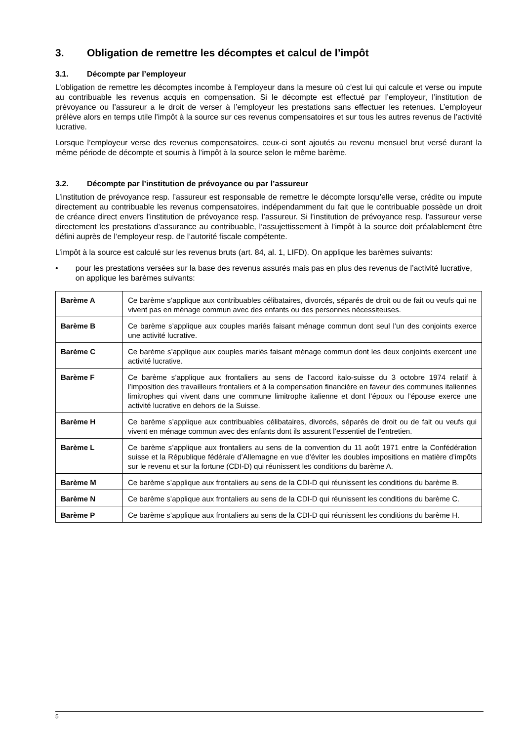3. Obligation de remettre les décomptes et calcul de l’impôt
3.1. Décompte par l’employeur
L’obligation de remettre les décomptes incombe à l’employeur dans la mesure où c’est lui qui calcule et verse ou impute au contribuable les revenus acquis en compensation. Si le décompte est effectué par l’employeur, l’institution de prévoyance ou l’assureur a le droit de verser à l’employeur les prestations sans effectuer les retenues. L’employeur prélève alors en temps utile l’impôt à la source sur ces revenus compensatoires et sur tous les autres revenus de l’activité lucrative.
Lorsque l’employeur verse des revenus compensatoires, ceux-ci sont ajoutés au revenu mensuel brut versé durant la même période de décompte et soumis à l’impôt à la source selon le même barème.
3.2. Décompte par l’institution de prévoyance ou par l’assureur
L’institution de prévoyance resp. l’assureur est responsable de remettre le décompte lorsqu’elle verse, crédite ou impute directement au contribuable les revenus compensatoires, indépendamment du fait que le contribuable possède un droit de créance direct envers l’institution de prévoyance resp. l’assureur. Si l’institution de prévoyance resp. l’assureur verse directement les prestations d’assurance au contribuable, l’assujettissement à l’impôt à la source doit préalablement être défini auprès de l’employeur resp. de l’autorité fiscale compétente.
L’impôt à la source est calculé sur les revenus bruts (art. 84, al. 1, LIFD). On applique les barèmes suivants:
• pour les prestations versées sur la base des revenus assurés mais pas en plus des revenus de l’activité lucrative, on applique les barèmes suivants:
| Barème A | Ce barème s’applique aux contribuables célibataires, divorcés, séparés de droit ou de fait ou veufs qui ne vivent pas en ménage commun avec des enfants ou des personnes nécessiteuses. |
| Barème B | Ce barème s’applique aux couples mariés faisant ménage commun dont seul l’un des conjoints exerce une activité lucrative. |
| Barème C | Ce barème s’applique aux couples mariés faisant ménage commun dont les deux conjoints exercent une activité lucrative. |
| Barème F | Ce barème s’applique aux frontaliers au sens de l’accord italo-suisse du 3 octobre 1974 relatif à l’imposition des travailleurs frontaliers et à la compensation financière en faveur des communes italiennes limitrophes qui vivent dans une commune limitrophe italienne et dont l’époux ou l’épouse exerce une activité lucrative en dehors de la Suisse. |
| Barème H | Ce barème s’applique aux contribuables célibataires, divorcés, séparés de droit ou de fait ou veufs qui vivent en ménage commun avec des enfants dont ils assurent l’essentiel de l’entretien. |
| Barème L | Ce barème s’applique aux frontaliers au sens de la convention du 11 août 1971 entre la Confédération suisse et la République fédérale d’Allemagne en vue d’éviter les doubles impositions en matière d’impôts sur le revenu et sur la fortune (CDI-D) qui réunissent les conditions du barème A. |
| Barème M | Ce barème s’applique aux frontaliers au sens de la CDI-D qui réunissent les conditions du barème B. |
| Barème N | Ce barème s’applique aux frontaliers au sens de la CDI-D qui réunissent les conditions du barème C. |
| Barème P | Ce barème s’applique aux frontaliers au sens de la CDI-D qui réunissent les conditions du barème H. |
5